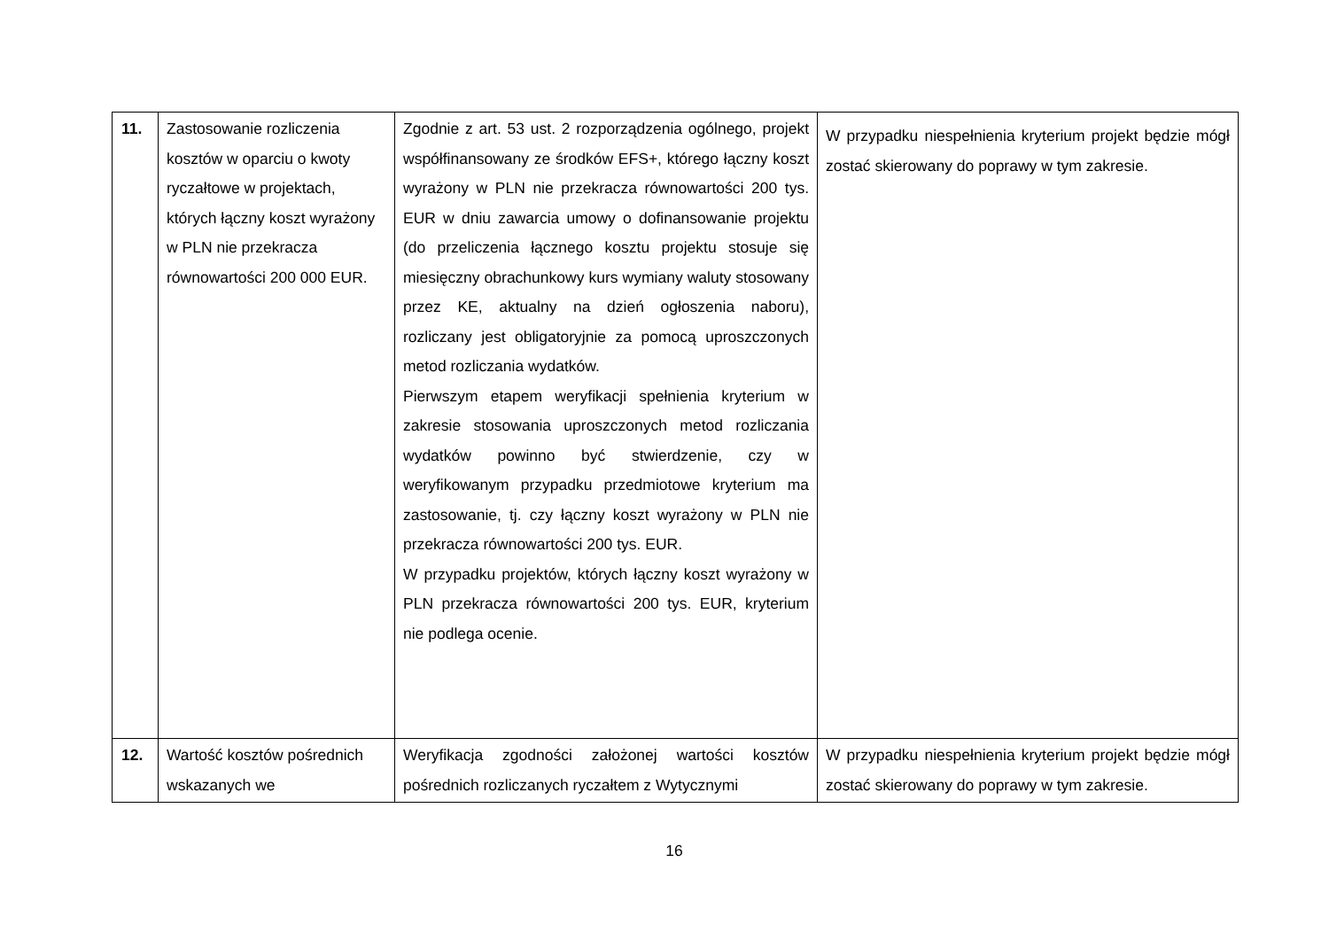| 11. | Zastosowanie rozliczenia kosztów w oparciu o kwoty ryczałtowe w projektach, których łączny koszt wyrażony w PLN nie przekracza równowartości 200 000 EUR. | Zgodnie z art. 53 ust. 2 rozporządzenia ogólnego, projekt współfinansowany ze środków EFS+, którego łączny koszt wyrażony w PLN nie przekracza równowartości 200 tys. EUR w dniu zawarcia umowy o dofinansowanie projektu (do przeliczenia łącznego kosztu projektu stosuje się miesięczny obrachunkowy kurs wymiany waluty stosowany przez KE, aktualny na dzień ogłoszenia naboru), rozliczany jest obligatoryjnie za pomocą uproszczonych metod rozliczania wydatków. Pierwszym etapem weryfikacji spełnienia kryterium w zakresie stosowania uproszczonych metod rozliczania wydatków powinno być stwierdzenie, czy w weryfikowanym przypadku przedmiotowe kryterium ma zastosowanie, tj. czy łączny koszt wyrażony w PLN nie przekracza równowartości 200 tys. EUR. W przypadku projektów, których łączny koszt wyrażony w PLN przekracza równowartości 200 tys. EUR, kryterium nie podlega ocenie. | W przypadku niespełnienia kryterium projekt będzie mógł zostać skierowany do poprawy w tym zakresie. |
| 12. | Wartość kosztów pośrednich wskazanych we | Weryfikacja zgodności założonej wartości kosztów pośrednich rozliczanych ryczałtem z Wytycznymi | W przypadku niespełnienia kryterium projekt będzie mógł zostać skierowany do poprawy w tym zakresie. |
16